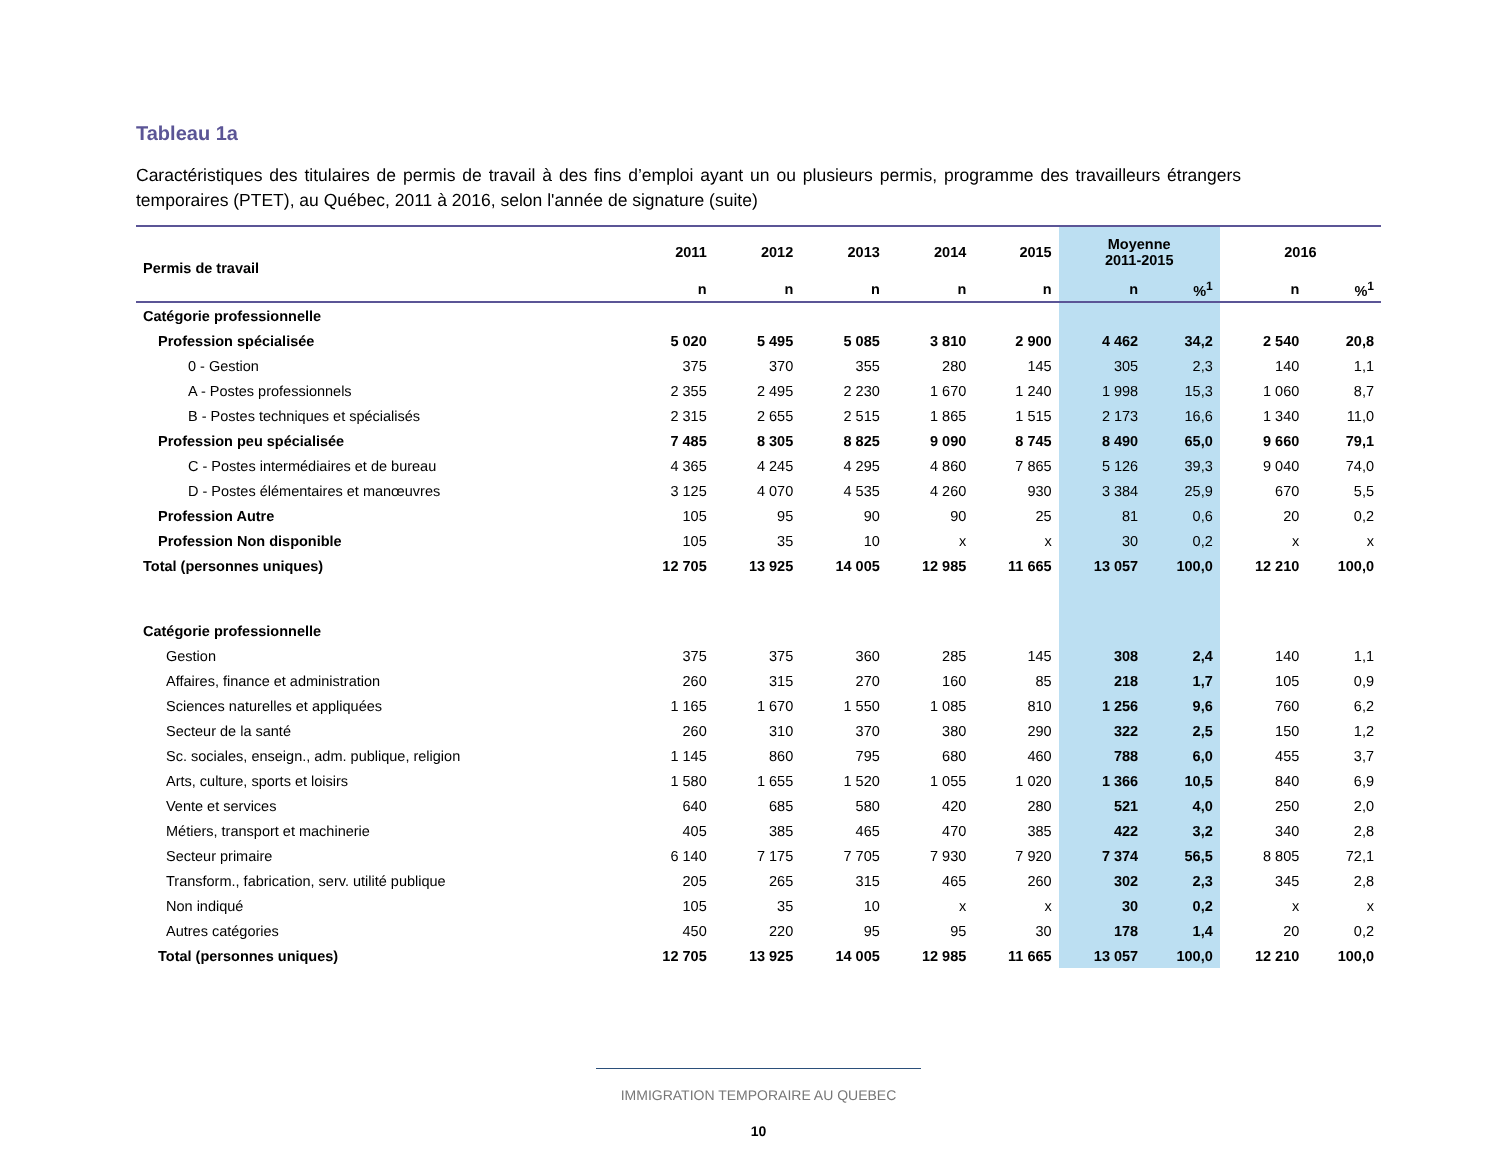Tableau 1a
Caractéristiques des titulaires de permis de travail à des fins d’emploi ayant un ou plusieurs permis, programme des travailleurs étrangers temporaires (PTET), au Québec, 2011 à 2016, selon l'année de signature (suite)
| Permis de travail | 2011 | 2012 | 2013 | 2014 | 2015 | Moyenne 2011-2015 | | 2016 | |
| --- | --- | --- | --- | --- | --- | --- | --- | --- | --- |
| | n | n | n | n | n | n | %<sup>1</sup> | n | %<sup>1</sup> |
| Catégorie professionnelle | | | | | | | | | |
| Profession spécialisée | 5 020 | 5 495 | 5 085 | 3 810 | 2 900 | 4 462 | 34,2 | 2 540 | 20,8 |
| 0 - Gestion | 375 | 370 | 355 | 280 | 145 | 305 | 2,3 | 140 | 1,1 |
| A - Postes professionnels | 2 355 | 2 495 | 2 230 | 1 670 | 1 240 | 1 998 | 15,3 | 1 060 | 8,7 |
| B - Postes techniques et spécialisés | 2 315 | 2 655 | 2 515 | 1 865 | 1 515 | 2 173 | 16,6 | 1 340 | 11,0 |
| Profession peu spécialisée | 7 485 | 8 305 | 8 825 | 9 090 | 8 745 | 8 490 | 65,0 | 9 660 | 79,1 |
| C - Postes intermédiaires et de bureau | 4 365 | 4 245 | 4 295 | 4 860 | 7 865 | 5 126 | 39,3 | 9 040 | 74,0 |
| D - Postes élémentaires et manœuvres | 3 125 | 4 070 | 4 535 | 4 260 | 930 | 3 384 | 25,9 | 670 | 5,5 |
| Profession Autre | 105 | 95 | 90 | 90 | 25 | 81 | 0,6 | 20 | 0,2 |
| Profession Non disponible | 105 | 35 | 10 | x | x | 30 | 0,2 | x | x |
| Total (personnes uniques) | 12 705 | 13 925 | 14 005 | 12 985 | 11 665 | 13 057 | 100,0 | 12 210 | 100,0 |
| Catégorie professionnelle | | | | | | | | | |
| Gestion | 375 | 375 | 360 | 285 | 145 | 308 | 2,4 | 140 | 1,1 |
| Affaires, finance et administration | 260 | 315 | 270 | 160 | 85 | 218 | 1,7 | 105 | 0,9 |
| Sciences naturelles et appliquées | 1 165 | 1 670 | 1 550 | 1 085 | 810 | 1 256 | 9,6 | 760 | 6,2 |
| Secteur de la santé | 260 | 310 | 370 | 380 | 290 | 322 | 2,5 | 150 | 1,2 |
| Sc. sociales, enseign., adm. publique, religion | 1 145 | 860 | 795 | 680 | 460 | 788 | 6,0 | 455 | 3,7 |
| Arts, culture, sports et loisirs | 1 580 | 1 655 | 1 520 | 1 055 | 1 020 | 1 366 | 10,5 | 840 | 6,9 |
| Vente et services | 640 | 685 | 580 | 420 | 280 | 521 | 4,0 | 250 | 2,0 |
| Métiers, transport et machinerie | 405 | 385 | 465 | 470 | 385 | 422 | 3,2 | 340 | 2,8 |
| Secteur primaire | 6 140 | 7 175 | 7 705 | 7 930 | 7 920 | 7 374 | 56,5 | 8 805 | 72,1 |
| Transform., fabrication, serv. utilité publique | 205 | 265 | 315 | 465 | 260 | 302 | 2,3 | 345 | 2,8 |
| Non indiqué | 105 | 35 | 10 | x | x | 30 | 0,2 | x | x |
| Autres catégories | 450 | 220 | 95 | 95 | 30 | 178 | 1,4 | 20 | 0,2 |
| Total (personnes uniques) | 12 705 | 13 925 | 14 005 | 12 985 | 11 665 | 13 057 | 100,0 | 12 210 | 100,0 |
IMMIGRATION TEMPORAIRE AU QUEBEC
10